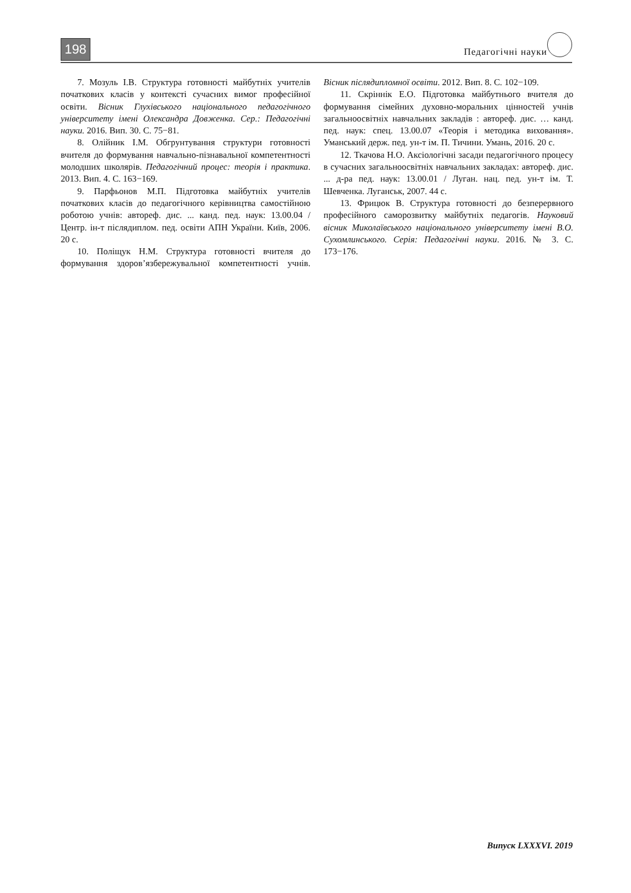198 Педагогічні науки
7. Мозуль І.В. Структура готовності майбутніх учителів початкових класів у контексті сучасних вимог професійної освіти. Вісник Глухівського національного педагогічного університету імені Олександра Довженка. Сер.: Педагогічні науки. 2016. Вип. 30. С. 75−81.
8. Олійник І.М. Обгрунтування структури готовності вчителя до формування навчально-пізнавальної компетентності молодших школярів. Педагогічний процес: теорія і практика. 2013. Вип. 4. С. 163−169.
9. Парфьонов М.П. Підготовка майбутніх учителів початкових класів до педагогічного керівництва самостійною роботою учнів: автореф. дис. ... канд. пед. наук: 13.00.04 / Центр. ін-т післядиплом. пед. освіти АПН України. Київ, 2006. 20 с.
10. Поліщук Н.М. Структура готовності вчителя до формування здоров’язбережувальної компетентності учнів. Вісник післядипломної освіти. 2012. Вип. 8. С. 102−109.
11. Скріннік Е.О. Підготовка майбутнього вчителя до формування сімейних духовно-моральних цінностей учнів загальноосвітніх навчальних закладів : автореф. дис. … канд. пед. наук: спец. 13.00.07 «Теорія і методика виховання». Уманський держ. пед. ун-т ім. П. Тичини. Умань, 2016. 20 с.
12. Ткачова Н.О. Аксіологічні засади педагогічного процесу в сучасних загальноосвітніх навчальних закладах: автореф. дис. ... д-ра пед. наук: 13.00.01 / Луган. нац. пед. ун-т ім. Т. Шевченка. Луганськ, 2007. 44 с.
13. Фрицюк В. Структура готовності до безперервного професійного саморозвитку майбутніх педагогів. Науковий вісник Миколаївського національного університету імені В.О. Сухомлинського. Серія: Педагогічні науки. 2016. № 3. С. 173−176.
Випуск LXXXVI. 2019